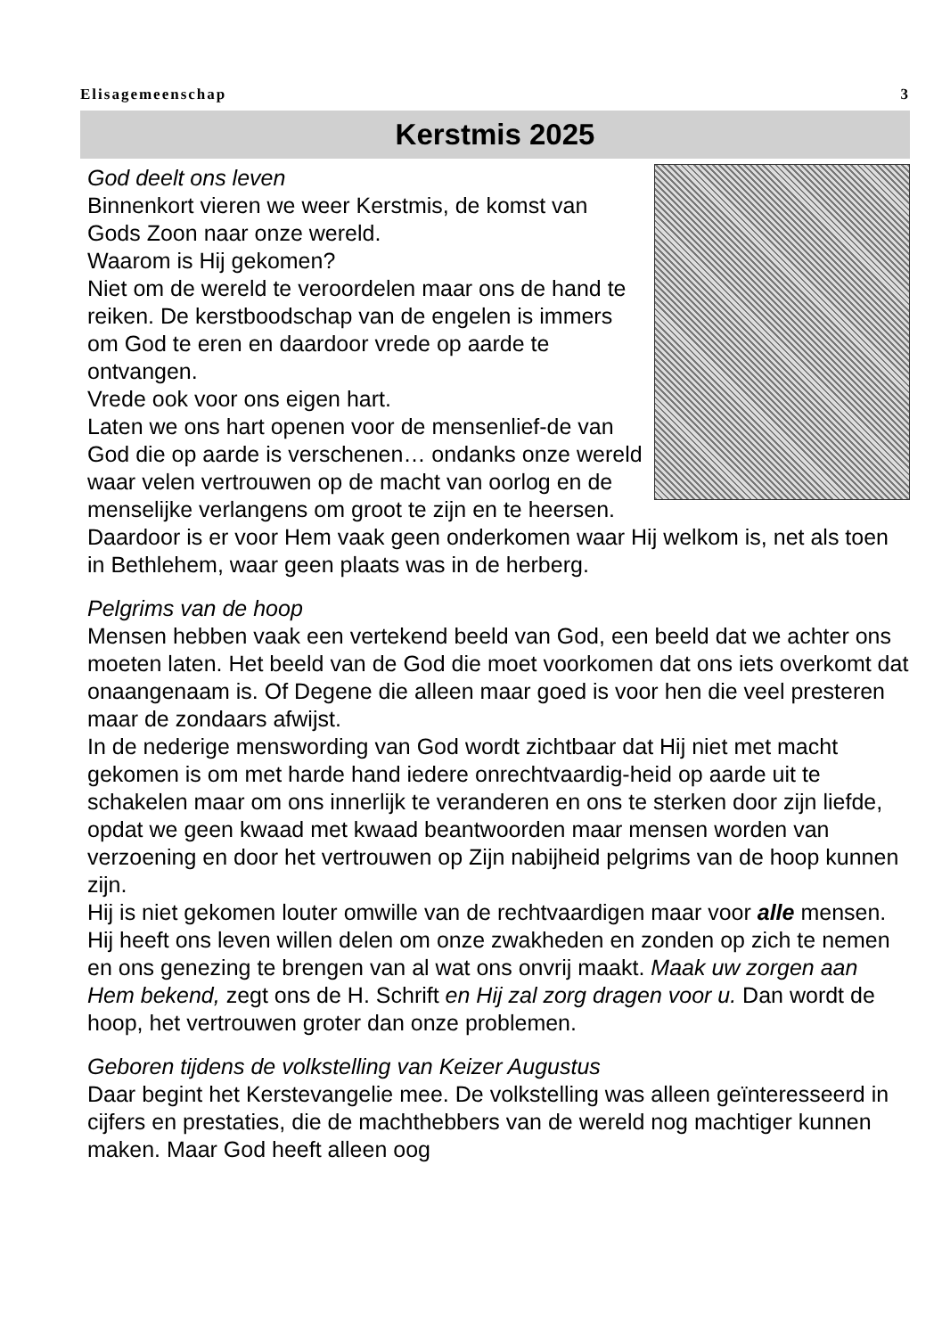Elisagemeenschap 3
Kerstmis 2025
God deelt ons leven
Binnenkort vieren we weer Kerstmis, de komst van Gods Zoon naar onze wereld.
Waarom is Hij gekomen?
Niet om de wereld te veroordelen maar ons de hand te reiken. De kerstboodschap van de engelen is immers om God te eren en daardoor vrede op aarde te ontvangen.
Vrede ook voor ons eigen hart.
Laten we ons hart openen voor de mensenlief-de van God die op aarde is verschenen… ondanks onze wereld waar velen vertrouwen op de macht van oorlog en de menselijke verlangens om groot te zijn en te heersen. Daardoor is er voor Hem vaak geen onderkomen waar Hij welkom is, net als toen in Bethlehem, waar geen plaats was in de herberg.
Pelgrims van de hoop
Mensen hebben vaak een vertekend beeld van God, een beeld dat we achter ons moeten laten. Het beeld van de God die moet voorkomen dat ons iets overkomt dat onaangenaam is. Of Degene die alleen maar goed is voor hen die veel presteren maar de zondaars afwijst.
In de nederige menswording van God wordt zichtbaar dat Hij niet met macht gekomen is om met harde hand iedere onrechtvaardig-heid op aarde uit te schakelen maar om ons innerlijk te veranderen en ons te sterken door zijn liefde, opdat we geen kwaad met kwaad beantwoorden maar mensen worden van verzoening en door het vertrouwen op Zijn nabijheid pelgrims van de hoop kunnen zijn.
Hij is niet gekomen louter omwille van de rechtvaardigen maar voor alle mensen. Hij heeft ons leven willen delen om onze zwakheden en zonden op zich te nemen en ons genezing te brengen van al wat ons onvrij maakt. Maak uw zorgen aan Hem bekend, zegt ons de H. Schrift en Hij zal zorg dragen voor u. Dan wordt de hoop, het vertrouwen groter dan onze problemen.
Geboren tijdens de volkstelling van Keizer Augustus
Daar begint het Kerstevangelie mee. De volkstelling was alleen geïnteresseerd in cijfers en prestaties, die de machthebbers van de wereld nog machtiger kunnen maken. Maar God heeft alleen oog